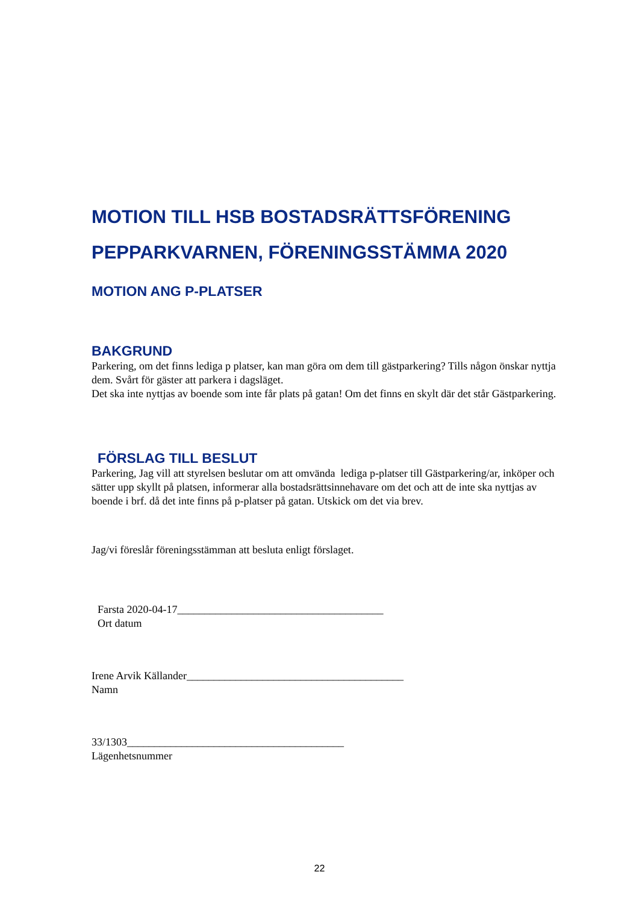MOTION TILL HSB BOSTADSRÄTTSFÖRENING PEPPARKVARNEN, FÖRENINGSSTÄMMA 2020
MOTION ANG P-PLATSER
BAKGRUND
Parkering, om det finns lediga p platser, kan man göra om dem till gästparkering? Tills någon önskar nyttja dem. Svårt för gäster att parkera i dagsläget.
Det ska inte nyttjas av boende som inte får plats på gatan! Om det finns en skylt där det står Gästparkering.
FÖRSLAG TILL BESLUT
Parkering, Jag vill att styrelsen beslutar om att omvända lediga p-platser till Gästparkering/ar, inköper och sätter upp skyllt på platsen, informerar alla bostadsrättsinnehavare om det och att de inte ska nyttjas av boende i brf. då det inte finns på p-platser på gatan. Utskick om det via brev.
Jag/vi föreslår föreningsstämman att besluta enligt förslaget.
Farsta 2020-04-17______________________________________
Ort datum
Irene Arvik Källander________________________________________
Namn
33/1303________________________________________
Lägenhetsnummer
22